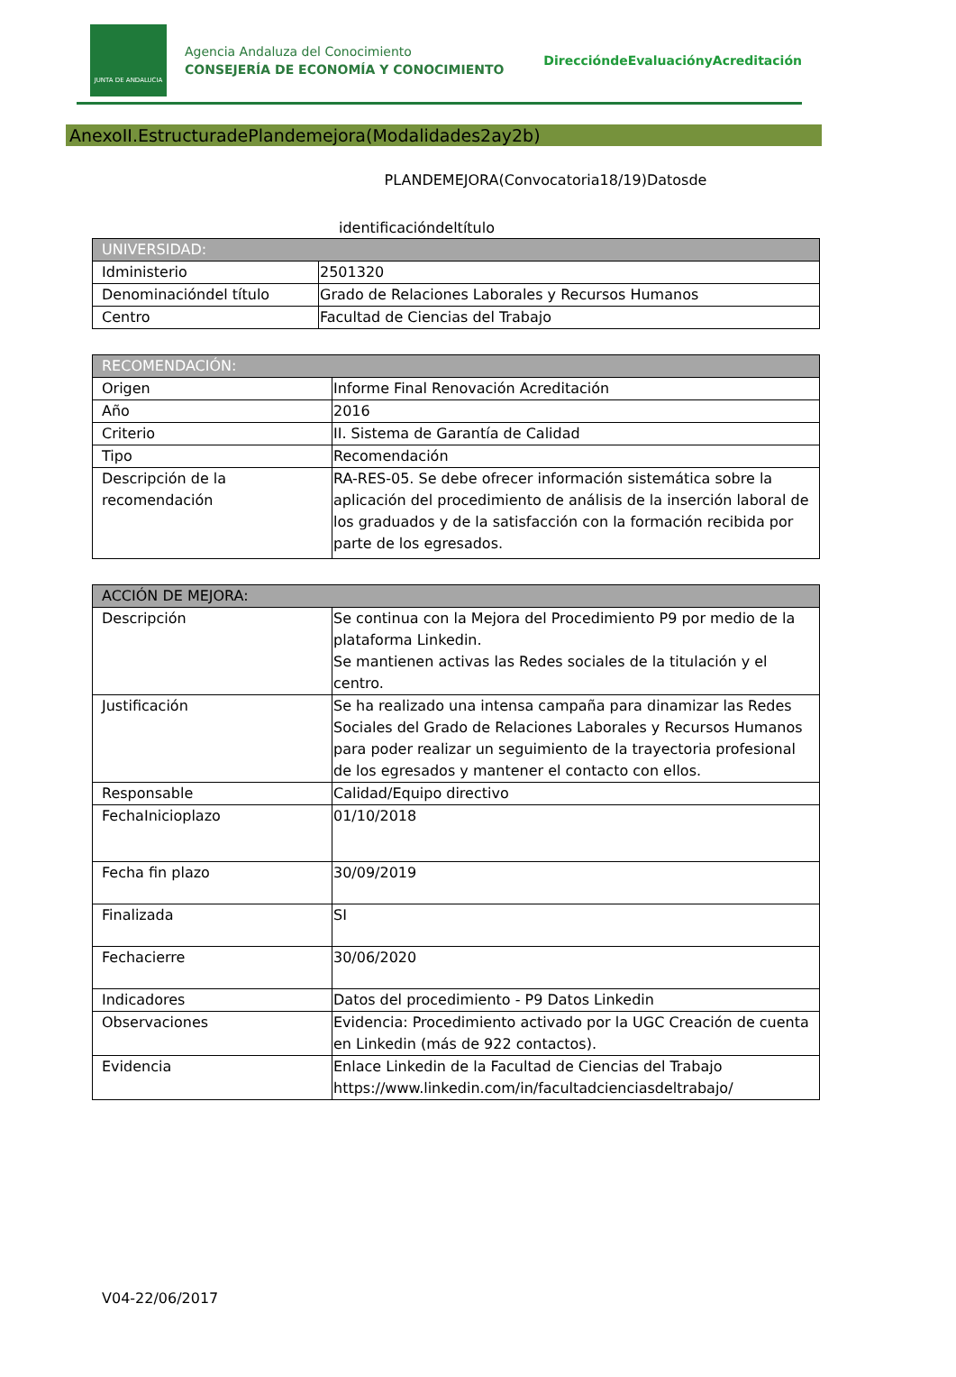JUNTA DE ANDALUCIA
Agencia Andaluza del Conocimiento
CONSEJERÍA DE ECONOMÍA Y CONOCIMIENTO
DireccióndeEvaluaciónyAcreditación
AnexoII.EstructuradePlandemejora(Modalidades2ay2b)
PLANDEMEJORA(Convocatoria18/19)Datosde
identificacióndeltítulo
| UNIVERSIDAD: | |
| --- | --- |
| Idministerio | 2501320 |
| Denominacióndel título | Grado de Relaciones Laborales y Recursos Humanos |
| Centro | Facultad de Ciencias del Trabajo |
| RECOMENDACIÓN: | |
| --- | --- |
| Origen | Informe Final Renovación Acreditación |
| Año | 2016 |
| Criterio | II. Sistema de Garantía de Calidad |
| Tipo | Recomendación |
| Descripción de la recomendación | RA-RES-05. Se debe ofrecer información sistemática sobre la aplicación del procedimiento de análisis de la inserción laboral de los graduados y de la satisfacción con la formación recibida por parte de los egresados. |
| ACCIÓN DE MEJORA: | |
| --- | --- |
| Descripción | Se continua con la Mejora del Procedimiento P9 por medio de la plataforma Linkedin. Se mantienen activas las Redes sociales de la titulación y el centro. |
| Justificación | Se ha realizado una intensa campaña para dinamizar las Redes Sociales del Grado de Relaciones Laborales y Recursos Humanos para poder realizar un seguimiento de la trayectoria profesional de los egresados y mantener el contacto con ellos. |
| Responsable | Calidad/Equipo directivo |
| FechaInicioplazo | 01/10/2018 |
| Fecha fin plazo | 30/09/2019 |
| Finalizada | SI |
| Fechacierre | 30/06/2020 |
| Indicadores | Datos del procedimiento - P9 Datos Linkedin |
| Observaciones | Evidencia: Procedimiento activado por la UGC Creación de cuenta en Linkedin (más de 922 contactos). |
| Evidencia | Enlace Linkedin de la Facultad de Ciencias del Trabajo https://www.linkedin.com/in/facultadcienciasdeltrabajo/ |
V04-22/06/2017